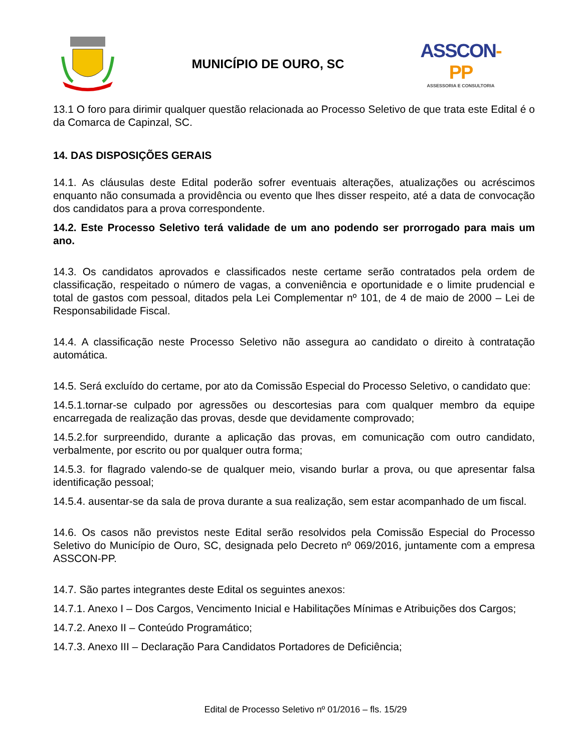MUNICÍPIO DE OURO, SC
ASSCON-PP
ASSESSORIA E CONSULTORIA
13.1 O foro para dirimir qualquer questão relacionada ao Processo Seletivo de que trata este Edital é o da Comarca de Capinzal, SC.
14. DAS DISPOSIÇÕES GERAIS
14.1. As cláusulas deste Edital poderão sofrer eventuais alterações, atualizações ou acréscimos enquanto não consumada a providência ou evento que lhes disser respeito, até a data de convocação dos candidatos para a prova correspondente.
14.2. Este Processo Seletivo terá validade de um ano podendo ser prorrogado para mais um ano.
14.3. Os candidatos aprovados e classificados neste certame serão contratados pela ordem de classificação, respeitado o número de vagas, a conveniência e oportunidade e o limite prudencial e total de gastos com pessoal, ditados pela Lei Complementar nº 101, de 4 de maio de 2000 – Lei de Responsabilidade Fiscal.
14.4. A classificação neste Processo Seletivo não assegura ao candidato o direito à contratação automática.
14.5. Será excluído do certame, por ato da Comissão Especial do Processo Seletivo, o candidato que:
14.5.1.tornar-se culpado por agressões ou descortesias para com qualquer membro da equipe encarregada de realização das provas, desde que devidamente comprovado;
14.5.2.for surpreendido, durante a aplicação das provas, em comunicação com outro candidato, verbalmente, por escrito ou por qualquer outra forma;
14.5.3. for flagrado valendo-se de qualquer meio, visando burlar a prova, ou que apresentar falsa identificação pessoal;
14.5.4. ausentar-se da sala de prova durante a sua realização, sem estar acompanhado de um fiscal.
14.6. Os casos não previstos neste Edital serão resolvidos pela Comissão Especial do Processo Seletivo do Município de Ouro, SC, designada pelo Decreto nº 069/2016, juntamente com a empresa ASSCON-PP.
14.7. São partes integrantes deste Edital os seguintes anexos:
14.7.1. Anexo I – Dos Cargos, Vencimento Inicial e Habilitações Mínimas e Atribuições dos Cargos;
14.7.2. Anexo II – Conteúdo Programático;
14.7.3. Anexo III – Declaração Para Candidatos Portadores de Deficiência;
Edital de Processo Seletivo nº 01/2016 – fls. 15/29